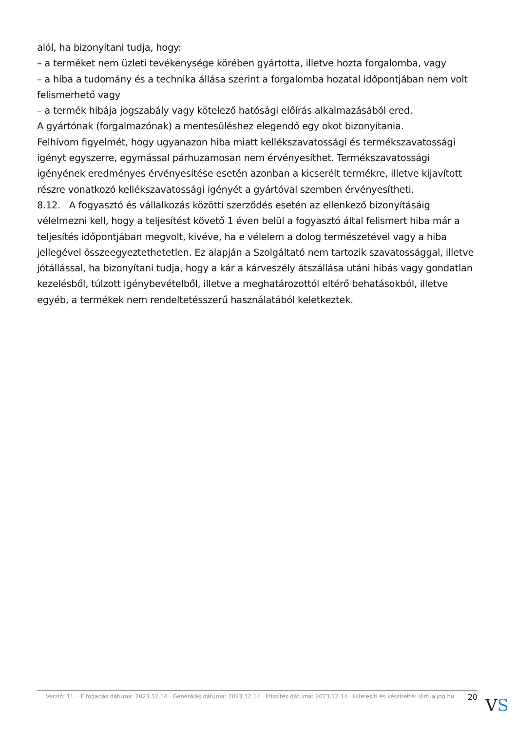alól, ha bizonyítani tudja, hogy:
– a terméket nem üzleti tevékenysége körében gyártotta, illetve hozta forgalomba, vagy
– a hiba a tudomány és a technika állása szerint a forgalomba hozatal időpontjában nem volt felismerhető vagy
– a termék hibája jogszabály vagy kötelező hatósági előírás alkalmazásából ered.
A gyártónak (forgalmazónak) a mentesüléshez elegendő egy okot bizonyítania.
Felhívom figyelmét, hogy ugyanazon hiba miatt kellékszavatossági és termékszavatossági igényt egyszerre, egymással párhuzamosan nem érvényesíthet. Termékszavatossági igényének eredményes érvényesítése esetén azonban a kicserélt termékre, illetve kijavított részre vonatkozó kellékszavatossági igényét a gyártóval szemben érvényesítheti.
8.12. A fogyasztó és vállalkozás közötti szerződés esetén az ellenkező bizonyításáig vélelmezni kell, hogy a teljesítést követő 1 éven belül a fogyasztó által felismert hiba már a teljesítés időpontjában megvolt, kivéve, ha e vélelem a dolog természetével vagy a hiba jellegével összeegyeztethetetlen. Ez alapján a Szolgáltató nem tartozik szavatossággal, illetve jótállással, ha bizonyítani tudja, hogy a kár a kárveszély átszállása utáni hibás vagy gondatlan kezelésből, túlzott igénybevételből, illetve a meghatározottól eltérő behatásokból, illetve egyéb, a termékek nem rendeltetésszerű használatából keletkeztek.
Verzió: 11. · Elfogadás dátuma: 2023.12.14 · Generálás dátuma: 2023.12.14 · Frissítés dátuma: 2023.12.14 · Hitelesíti és készítette: Virtualjog.hu
20
VS